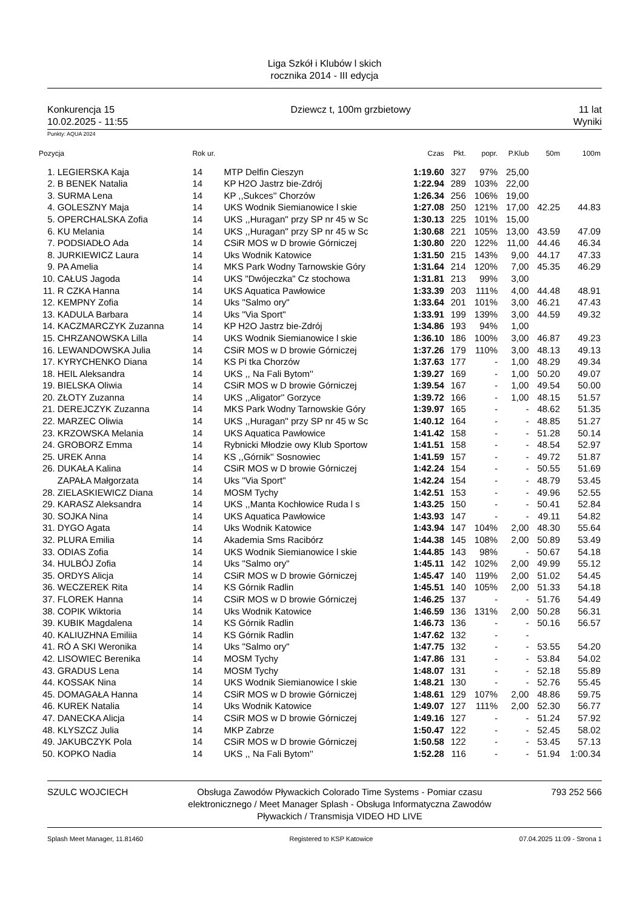Liga Szkół i Klubów l skich
rocznika 2014 - III edycja
Konkurencja 15
10.02.2025 - 11:55
Dziewcz t, 100m grzbietowy 11 lat
Wyniki
Punkty: AQUA 2024
| Pozycja | | Rok ur. | | Czas | Pkt. | popr. | P.Klub | 50m | 100m |
| --- | --- | --- | --- | --- | --- | --- | --- | --- | --- |
| 1. | LEGIERSKA Kaja | 14 | MTP Delfin Cieszyn | 1:19.60 | 327 | 97% | 25,00 | | |
| 2. | B BENEK Natalia | 14 | KP H2O Jastrz bie-Zdrój | 1:22.94 | 289 | 103% | 22,00 | | |
| 3. | SURMA Lena | 14 | KP ,,Sukces'' Chorzów | 1:26.34 | 256 | 106% | 19,00 | | |
| 4. | GOLESZNY Maja | 14 | UKS Wodnik Siemianowice l skie | 1:27.08 | 250 | 121% | 17,00 | 42.25 | 44.83 |
| 5. | OPERCHALSKA Zofia | 14 | UKS ,,Huragan'' przy SP nr 45 w Sc | 1:30.13 | 225 | 101% | 15,00 | | |
| 6. | KU Melania | 14 | UKS ,,Huragan'' przy SP nr 45 w Sc | 1:30.68 | 221 | 105% | 13,00 | 43.59 | 47.09 |
| 7. | PODSIADŁO Ada | 14 | CSiR MOS w D browie Górniczej | 1:30.80 | 220 | 122% | 11,00 | 44.46 | 46.34 |
| 8. | JURKIEWICZ Laura | 14 | Uks Wodnik Katowice | 1:31.50 | 215 | 143% | 9,00 | 44.17 | 47.33 |
| 9. | PA Amelia | 14 | MKS Park Wodny Tarnowskie Góry | 1:31.64 | 214 | 120% | 7,00 | 45.35 | 46.29 |
| 10. | CAŁUS Jagoda | 14 | UKS "Dwójeczka" Cz stochowa | 1:31.81 | 213 | 99% | 3,00 | | |
| 11. | R CZKA Hanna | 14 | UKS Aquatica Pawłowice | 1:33.39 | 203 | 111% | 4,00 | 44.48 | 48.91 |
| 12. | KEMPNY Zofia | 14 | Uks "Salmo ory" | 1:33.64 | 201 | 101% | 3,00 | 46.21 | 47.43 |
| 13. | KADULA Barbara | 14 | Uks "Via Sport" | 1:33.91 | 199 | 139% | 3,00 | 44.59 | 49.32 |
| 14. | KACZMARCZYK Zuzanna | 14 | KP H2O Jastrz bie-Zdrój | 1:34.86 | 193 | 94% | 1,00 | | |
| 15. | CHRZANOWSKA Lilla | 14 | UKS Wodnik Siemianowice l skie | 1:36.10 | 186 | 100% | 3,00 | 46.87 | 49.23 |
| 16. | LEWANDOWSKA Julia | 14 | CSiR MOS w D browie Górniczej | 1:37.26 | 179 | 110% | 3,00 | 48.13 | 49.13 |
| 17. | KYRYCHENKO Diana | 14 | KS Pi tka Chorzów | 1:37.63 | 177 | - | 1,00 | 48.29 | 49.34 |
| 18. | HEIL Aleksandra | 14 | UKS ,, Na Fali Bytom'' | 1:39.27 | 169 | - | 1,00 | 50.20 | 49.07 |
| 19. | BIELSKA Oliwia | 14 | CSiR MOS w D browie Górniczej | 1:39.54 | 167 | - | 1,00 | 49.54 | 50.00 |
| 20. | ZŁOTY Zuzanna | 14 | UKS ,,Aligator'' Gorzyce | 1:39.72 | 166 | - | 1,00 | 48.15 | 51.57 |
| 21. | DEREJCZYK Zuzanna | 14 | MKS Park Wodny Tarnowskie Góry | 1:39.97 | 165 | - | - | 48.62 | 51.35 |
| 22. | MARZEC Oliwia | 14 | UKS ,,Huragan'' przy SP nr 45 w Sc | 1:40.12 | 164 | - | - | 48.85 | 51.27 |
| 23. | KRZOWSKA Melania | 14 | UKS Aquatica Pawłowice | 1:41.42 | 158 | - | - | 51.28 | 50.14 |
| 24. | GROBORZ Emma | 14 | Rybnicki Młodzie owy Klub Sportow | 1:41.51 | 158 | - | - | 48.54 | 52.97 |
| 25. | UREK Anna | 14 | KS ,,Górnik'' Sosnowiec | 1:41.59 | 157 | - | - | 49.72 | 51.87 |
| 26. | DUKAŁA Kalina | 14 | CSiR MOS w D browie Górniczej | 1:42.24 | 154 | - | - | 50.55 | 51.69 |
| | ZAPAŁA Małgorzata | 14 | Uks "Via Sport" | 1:42.24 | 154 | - | - | 48.79 | 53.45 |
| 28. | ZIELASKIEWICZ Diana | 14 | MOSM Tychy | 1:42.51 | 153 | - | - | 49.96 | 52.55 |
| 29. | KARASZ Aleksandra | 14 | UKS ,,Manta Kochłowice Ruda l s | 1:43.25 | 150 | - | - | 50.41 | 52.84 |
| 30. | SOJKA Nina | 14 | UKS Aquatica Pawłowice | 1:43.93 | 147 | - | - | 49.11 | 54.82 |
| 31. | DYGO Agata | 14 | Uks Wodnik Katowice | 1:43.94 | 147 | 104% | 2,00 | 48.30 | 55.64 |
| 32. | PLURA Emilia | 14 | Akademia Sms Racibórz | 1:44.38 | 145 | 108% | 2,00 | 50.89 | 53.49 |
| 33. | ODIAS Zofia | 14 | UKS Wodnik Siemianowice l skie | 1:44.85 | 143 | 98% | - | 50.67 | 54.18 |
| 34. | HULBÓJ Zofia | 14 | Uks "Salmo ory" | 1:45.11 | 142 | 102% | 2,00 | 49.99 | 55.12 |
| 35. | ORDYS Alicja | 14 | CSiR MOS w D browie Górniczej | 1:45.47 | 140 | 119% | 2,00 | 51.02 | 54.45 |
| 36. | WECZEREK Rita | 14 | KS Górnik Radlin | 1:45.51 | 140 | 105% | 2,00 | 51.33 | 54.18 |
| 37. | FLOREK Hanna | 14 | CSiR MOS w D browie Górniczej | 1:46.25 | 137 | - | - | 51.76 | 54.49 |
| 38. | COPIK Wiktoria | 14 | Uks Wodnik Katowice | 1:46.59 | 136 | 131% | 2,00 | 50.28 | 56.31 |
| 39. | KUBIK Magdalena | 14 | KS Górnik Radlin | 1:46.73 | 136 | - | - | 50.16 | 56.57 |
| 40. | KALIUZHNA Emiliia | 14 | KS Górnik Radlin | 1:47.62 | 132 | - | - | | |
| 41. | RÓ A SKI Weronika | 14 | Uks "Salmo ory" | 1:47.75 | 132 | - | - | 53.55 | 54.20 |
| 42. | LISOWIEC Berenika | 14 | MOSM Tychy | 1:47.86 | 131 | - | - | 53.84 | 54.02 |
| 43. | GRADUS Lena | 14 | MOSM Tychy | 1:48.07 | 131 | - | - | 52.18 | 55.89 |
| 44. | KOSSAK Nina | 14 | UKS Wodnik Siemianowice l skie | 1:48.21 | 130 | - | - | 52.76 | 55.45 |
| 45. | DOMAGAŁA Hanna | 14 | CSiR MOS w D browie Górniczej | 1:48.61 | 129 | 107% | 2,00 | 48.86 | 59.75 |
| 46. | KUREK Natalia | 14 | Uks Wodnik Katowice | 1:49.07 | 127 | 111% | 2,00 | 52.30 | 56.77 |
| 47. | DANECKA Alicja | 14 | CSiR MOS w D browie Górniczej | 1:49.16 | 127 | - | - | 51.24 | 57.92 |
| 48. | KLYSZCZ Julia | 14 | MKP Zabrze | 1:50.47 | 122 | - | - | 52.45 | 58.02 |
| 49. | JAKUBCZYK Pola | 14 | CSiR MOS w D browie Górniczej | 1:50.58 | 122 | - | - | 53.45 | 57.13 |
| 50. | KOPKO Nadia | 14 | UKS ,, Na Fali Bytom'' | 1:52.28 | 116 | - | - | 51.94 | 1:00.34 |
SZULC WOJCIECH Obsługa Zawodów Pływackich Colorado Time Systems - Pomiar czasu elektronicznego / Meet Manager Splash - Obsługa Informatyczna Zawodów Pływackich / Transmisja VIDEO HD LIVE
793 252 566
Splash Meet Manager, 11.81460 Registered to KSP Katowice 07.04.2025 11:09 - Strona 1